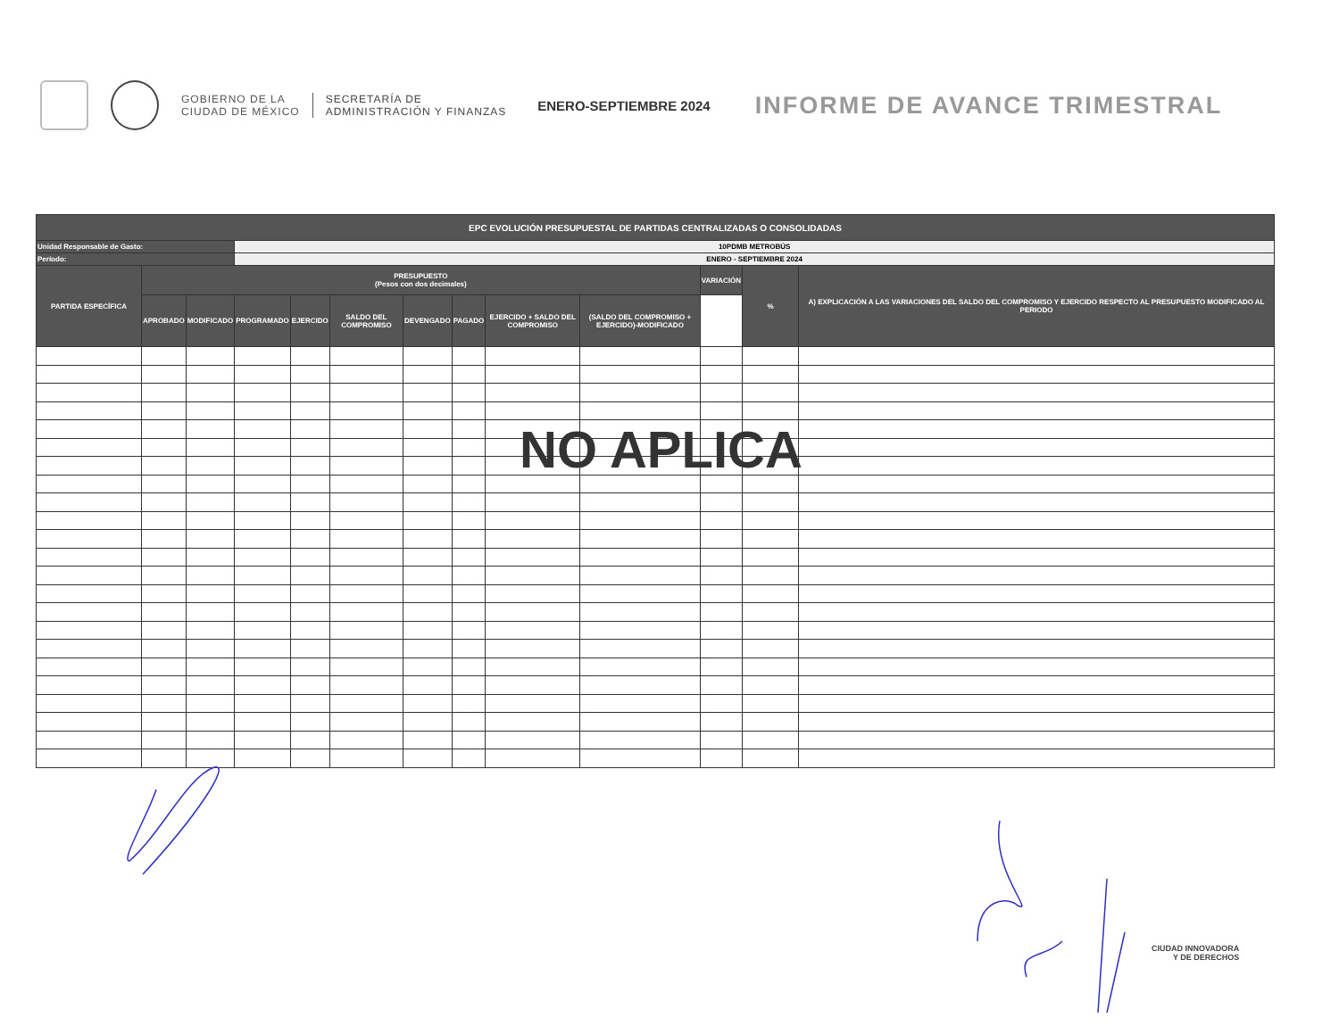GOBIERNO DE LA
CIUDAD DE MÉXICO
SECRETARÍA DE
ADMINISTRACIÓN Y FINANZAS
ENERO-SEPTIEMBRE 2024
INFORME DE AVANCE TRIMESTRAL
| EPC EVOLUCIÓN PRESUPUESTAL DE PARTIDAS CENTRALIZADAS O CONSOLIDADAS | | | | | | | | | | | | |
| --- | --- | --- | --- | --- | --- | --- | --- | --- | --- | --- | --- | --- |
| Unidad Responsable de Gasto: | | | 10PDMB METROBÚS | | | | | | | | | |
| Período: | | | ENERO - SEPTIEMBRE 2024 | | | | | | | | | |
| PARTIDA ESPECÍFICA | PRESUPUESTO (Pesos con dos decimales) | | | | | | | | | VARIACIÓN | % | A) EXPLICACIÓN A LAS VARIACIONES DEL SALDO DEL COMPROMISO Y EJERCIDO RESPECTO AL PRESUPUESTO MODIFICADO AL PERIODO |
| | APROBADO | MODIFICADO | PROGRAMADO | EJERCIDO | SALDO DEL COMPROMISO | DEVENGADO | PAGADO | EJERCIDO + SALDO DEL COMPROMISO | (SALDO DEL COMPROMISO + EJERCIDO)-MODIFICADO | | | |
NO APLICA
CIUDAD INNOVADORA
Y DE DERECHOS